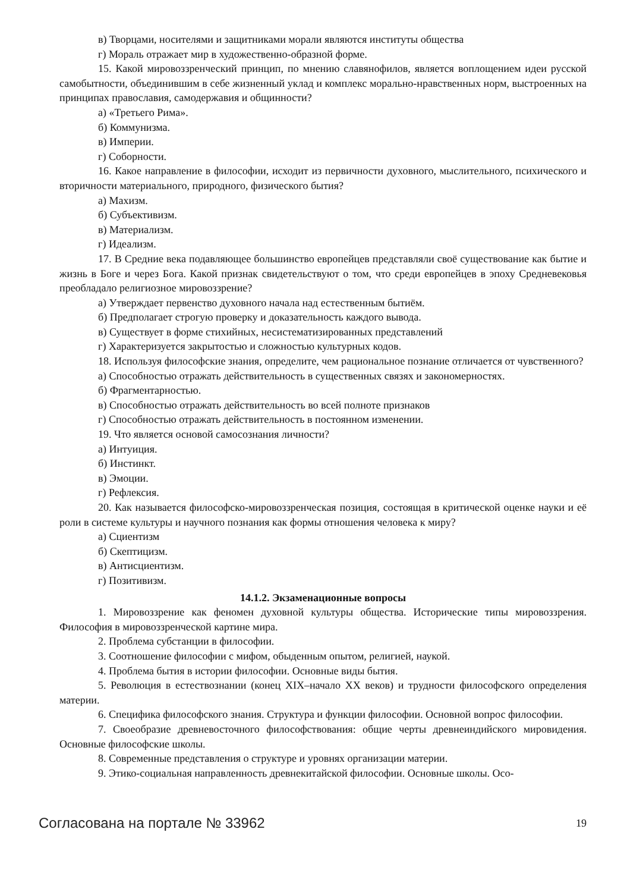в) Творцами, носителями и защитниками морали являются институты общества
г) Мораль отражает мир в художественно-образной форме.
15. Какой мировоззренческий принцип, по мнению славянофилов, является воплощением идеи русской самобытности, объединившим в себе жизненный уклад и комплекс морально-нравственных норм, выстроенных на принципах православия, самодержавия и общинности?
а) «Третьего Рима».
б) Коммунизма.
в) Империи.
г) Соборности.
16. Какое направление в философии, исходит из первичности духовного, мыслительного, психического и вторичности материального, природного, физического бытия?
а) Махизм.
б) Субъективизм.
в) Материализм.
г) Идеализм.
17. В Средние века подавляющее большинство европейцев представляли своё существование как бытие и жизнь в Боге и через Бога. Какой признак свидетельствуют о том, что среди европейцев в эпоху Средневековья преобладало религиозное мировоззрение?
а) Утверждает первенство духовного начала над естественным бытиём.
б) Предполагает строгую проверку и доказательность каждого вывода.
в) Существует в форме стихийных, несистематизированных представлений
г) Характеризуется закрытостью и сложностью культурных кодов.
18. Используя философские знания, определите, чем рациональное познание отличается от чувственного?
а) Способностью отражать действительность в существенных связях и закономерностях.
б) Фрагментарностью.
в) Способностью отражать действительность во всей полноте признаков
г) Способностью отражать действительность в постоянном изменении.
19. Что является основой самосознания личности?
а) Интуиция.
б) Инстинкт.
в) Эмоции.
г) Рефлексия.
20. Как называется философско-мировоззренческая позиция, состоящая в критической оценке науки и её роли в системе культуры и научного познания как формы отношения человека к миру?
а) Сциентизм
б) Скептицизм.
в) Антисциентизм.
г) Позитивизм.
14.1.2. Экзаменационные вопросы
1. Мировоззрение как феномен духовной культуры общества. Исторические типы мировоззрения. Философия в мировоззренческой картине мира.
2. Проблема субстанции в философии.
3. Соотношение философии с мифом, обыденным опытом, религией, наукой.
4. Проблема бытия в истории философии. Основные виды бытия.
5. Революция в естествознании (конец XIX–начало XX веков) и трудности философского определения материи.
6. Специфика философского знания. Структура и функции философии. Основной вопрос философии.
7. Своеобразие древневосточного философствования: общие черты древнеиндийского мировидения. Основные философские школы.
8. Современные представления о структуре и уровнях организации материи.
9. Этико-социальная направленность древнекитайской философии. Основные школы. Осо-
Согласована на портале № 33962 19